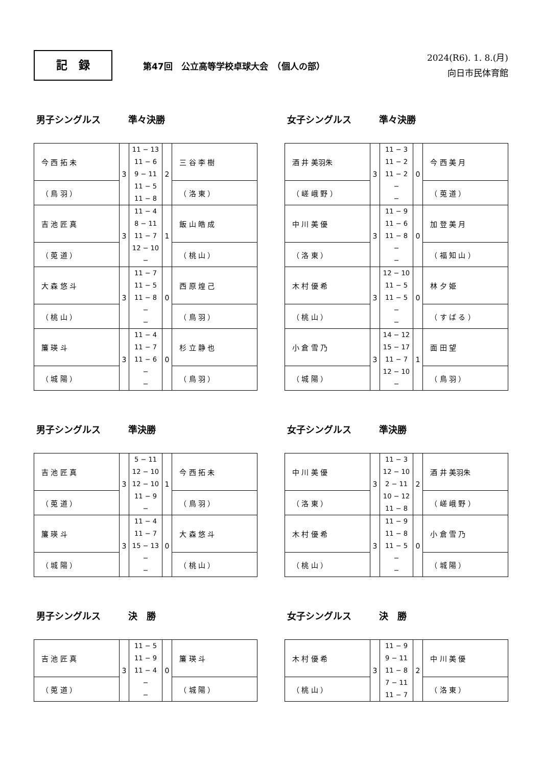記　録
第47回　公立高等学校卓球大会　（個人の部）
2024(R6). 1. 8.(月)
向日市民体育館
男子シングルス　　　準々決勝
| 今 西 拓 未 | 3 | 11 − 13 11 − 6 9 − 11 11 − 5 11 − 8 | 2 | 三 谷 李 樹 |
| （ 鳥 羽 ） | | | | （ 洛 東 ） |
| 吉 池 匠 真 | 3 | 11 − 4 8 − 11 11 − 7 12 − 10 − | 1 | 飯 山 皓 成 |
| （ 莵 道 ） | | | | （ 桃 山 ） |
| 大 森 悠 斗 | 3 | 11 − 7 11 − 5 11 − 8 − − | 0 | 西 原 煌 己 |
| （ 桃 山 ） | | | | （ 鳥 羽 ） |
| 簾 瑛 斗 | 3 | 11 − 4 11 − 7 11 − 6 − − | 0 | 杉 立 静 也 |
| （ 城 陽 ） | | | | （ 鳥 羽 ） |
女子シングルス　　　準々決勝
| 酒 井 美羽朱 | 3 | 11 − 3 11 − 2 11 − 2 − − | 0 | 今 西 美 月 |
| （ 嵯 峨 野 ） | | | | （ 莵 道 ） |
| 中 川 美 優 | 3 | 11 − 9 11 − 6 11 − 8 − − | 0 | 加 登 美 月 |
| （ 洛 東 ） | | | | （ 福 知 山 ） |
| 木 村 優 希 | 3 | 12 − 10 11 − 5 11 − 5 − − | 0 | 林 夕 姫 |
| （ 桃 山 ） | | | | （ す ば る ） |
| 小 倉 雪 乃 | 3 | 14 − 12 15 − 17 11 − 7 12 − 10 − | 1 | 面 田 望 |
| （ 城 陽 ） | | | | （ 鳥 羽 ） |
男子シングルス　　　準決勝
| 吉 池 匠 真 | 3 | 5 − 11 12 − 10 12 − 10 11 − 9 − | 1 | 今 西 拓 未 |
| （ 莵 道 ） | | | | （ 鳥 羽 ） |
| 簾 瑛 斗 | 3 | 11 − 4 11 − 7 15 − 13 − − | 0 | 大 森 悠 斗 |
| （ 城 陽 ） | | | | （ 桃 山 ） |
女子シングルス　　　準決勝
| 中 川 美 優 | 3 | 11 − 3 12 − 10 2 − 11 10 − 12 11 − 8 | 2 | 酒 井 美羽朱 |
| （ 洛 東 ） | | | | （ 嵯 峨 野 ） |
| 木 村 優 希 | 3 | 11 − 9 11 − 8 11 − 5 − − | 0 | 小 倉 雪 乃 |
| （ 桃 山 ） | | | | （ 城 陽 ） |
男子シングルス　　　決　勝
| 吉 池 匠 真 | 3 | 11 − 5 11 − 9 11 − 4 − − | 0 | 簾 瑛 斗 |
| （ 莵 道 ） | | | | （ 城 陽 ） |
女子シングルス　　　決　勝
| 木 村 優 希 | 3 | 11 − 9 9 − 11 11 − 8 7 − 11 11 − 7 | 2 | 中 川 美 優 |
| （ 桃 山 ） | | | | （ 洛 東 ） |